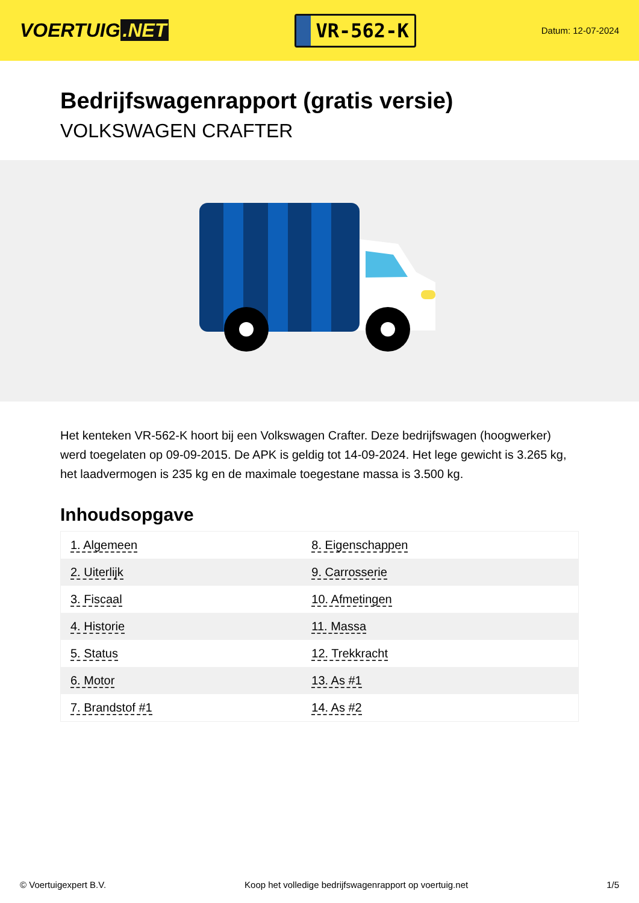VOERTUIG.NET
VR-562-K
Datum: 12-07-2024
Bedrijfswagenrapport (gratis versie)
VOLKSWAGEN CRAFTER
Het kenteken VR-562-K hoort bij een Volkswagen Crafter. Deze bedrijfswagen (hoogwerker) werd toegelaten op 09-09-2015. De APK is geldig tot 14-09-2024. Het lege gewicht is 3.265 kg, het laadvermogen is 235 kg en de maximale toegestane massa is 3.500 kg.
Inhoudsopgave
| 1. Algemeen | 8. Eigenschappen |
| 2. Uiterlijk | 9. Carrosserie |
| 3. Fiscaal | 10. Afmetingen |
| 4. Historie | 11. Massa |
| 5. Status | 12. Trekkracht |
| 6. Motor | 13. As #1 |
| 7. Brandstof #1 | 14. As #2 |
© Voertuigexpert B.V. Koop het volledige bedrijfswagenrapport op voertuig.net 1/5